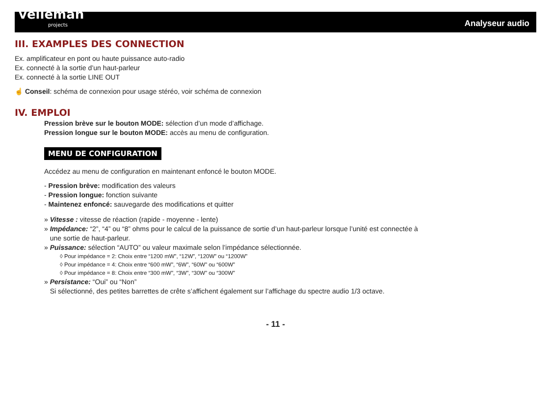velleman
projects
Analyseur audio
III. EXAMPLES DES CONNECTION
Ex. amplificateur en pont ou haute puissance auto-radio
Ex. connecté à la sortie d’un haut-parleur
Ex. connecté à la sortie LINE OUT
☝ Conseil: schéma de connexion pour usage stéréo, voir schéma de connexion
IV. EMPLOI
Pression brève sur le bouton MODE: sélection d’un mode d’affichage.
Pression longue sur le bouton MODE: accès au menu de configuration.
MENU DE CONFIGURATION
Accédez au menu de configuration en maintenant enfoncé le bouton MODE.
- Pression brève: modification des valeurs
- Pression longue: fonction suivante
- Maintenez enfoncé: sauvegarde des modifications et quitter
» Vitesse : vitesse de réaction (rapide - moyenne - lente)
» Impédance: “2”, “4” ou “8” ohms pour le calcul de la puissance de sortie d’un haut-parleur lorsque l’unité est connectée à
une sortie de haut-parleur.
» Puissance: sélection “AUTO” ou valeur maximale selon l’impédance sélectionnée.
◊ Pour impédance = 2: Choix entre “1200 mW”, “12W”, “120W” ou “1200W”
◊ Pour impédance = 4: Choix entre “600 mW”, “6W”, “60W” ou “600W”
◊ Pour impédance = 8: Choix entre “300 mW”, “3W”, “30W” ou “300W”
» Persistance: “Oui” ou “Non”
Si sélectionné, des petites barrettes de crête s’affichent également sur l’affichage du spectre audio 1/3 octave.
- 11 -